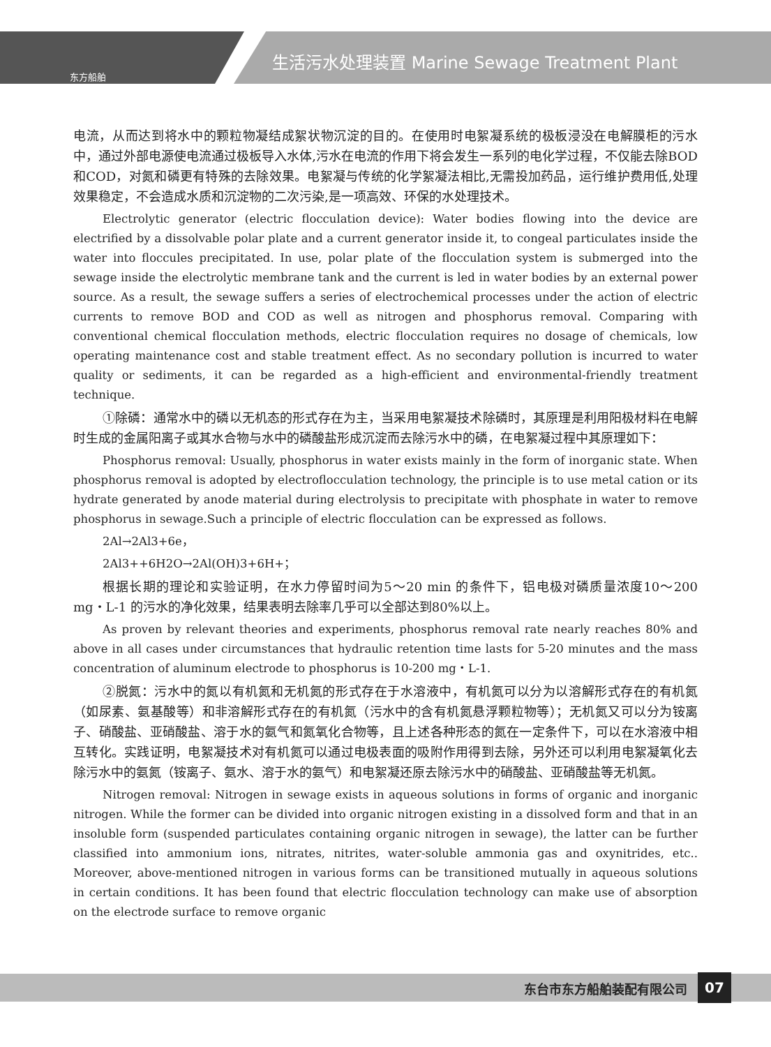东方船舶
生活污水处理装置 Marine Sewage Treatment Plant
电流，从而达到将水中的颗粒物凝结成絮状物沉淀的目的。在使用时电絮凝系统的极板浸没在电解膜柜的污水中，通过外部电源使电流通过极板导入水体,污水在电流的作用下将会发生一系列的电化学过程，不仅能去除BOD和COD，对氮和磷更有特殊的去除效果。电絮凝与传统的化学絮凝法相比,无需投加药品，运行维护费用低,处理效果稳定，不会造成水质和沉淀物的二次污染,是一项高效、环保的水处理技术。
Electrolytic generator (electric flocculation device): Water bodies flowing into the device are electrified by a dissolvable polar plate and a current generator inside it, to congeal particulates inside the water into floccules precipitated. In use, polar plate of the flocculation system is submerged into the sewage inside the electrolytic membrane tank and the current is led in water bodies by an external power source. As a result, the sewage suffers a series of electrochemical processes under the action of electric currents to remove BOD and COD as well as nitrogen and phosphorus removal. Comparing with conventional chemical flocculation methods, electric flocculation requires no dosage of chemicals, low operating maintenance cost and stable treatment effect. As no secondary pollution is incurred to water quality or sediments, it can be regarded as a high-efficient and environmental-friendly treatment technique.
①除磷：通常水中的磷以无机态的形式存在为主，当采用电絮凝技术除磷时，其原理是利用阳极材料在电解时生成的金属阳离子或其水合物与水中的磷酸盐形成沉淀而去除污水中的磷，在电絮凝过程中其原理如下：
Phosphorus removal: Usually, phosphorus in water exists mainly in the form of inorganic state. When phosphorus removal is adopted by electroflocculation technology, the principle is to use metal cation or its hydrate generated by anode material during electrolysis to precipitate with phosphate in water to remove phosphorus in sewage.Such a principle of electric flocculation can be expressed as follows.
2Al→2Al3+6e，
2Al3++6H2O→2Al(OH)3+6H+；
根据长期的理论和实验证明，在水力停留时间为5～20 min 的条件下，铝电极对磷质量浓度10～200 mg・L-1 的污水的净化效果，结果表明去除率几乎可以全部达到80%以上。
As proven by relevant theories and experiments, phosphorus removal rate nearly reaches 80% and above in all cases under circumstances that hydraulic retention time lasts for 5-20 minutes and the mass concentration of aluminum electrode to phosphorus is 10-200 mg・L-1.
②脱氮：污水中的氮以有机氮和无机氮的形式存在于水溶液中，有机氮可以分为以溶解形式存在的有机氮（如尿素、氨基酸等）和非溶解形式存在的有机氮（污水中的含有机氮悬浮颗粒物等）；无机氮又可以分为铵离子、硝酸盐、亚硝酸盐、溶于水的氨气和氮氧化合物等，且上述各种形态的氮在一定条件下，可以在水溶液中相互转化。实践证明，电絮凝技术对有机氮可以通过电极表面的吸附作用得到去除，另外还可以利用电絮凝氧化去除污水中的氨氮（铵离子、氨水、溶于水的氨气）和电絮凝还原去除污水中的硝酸盐、亚硝酸盐等无机氮。
Nitrogen removal: Nitrogen in sewage exists in aqueous solutions in forms of organic and inorganic nitrogen. While the former can be divided into organic nitrogen existing in a dissolved form and that in an insoluble form (suspended particulates containing organic nitrogen in sewage), the latter can be further classified into ammonium ions, nitrates, nitrites, water-soluble ammonia gas and oxynitrides, etc.. Moreover, above-mentioned nitrogen in various forms can be transitioned mutually in aqueous solutions in certain conditions. It has been found that electric flocculation technology can make use of absorption on the electrode surface to remove organic
东台市东方船舶装配有限公司 07